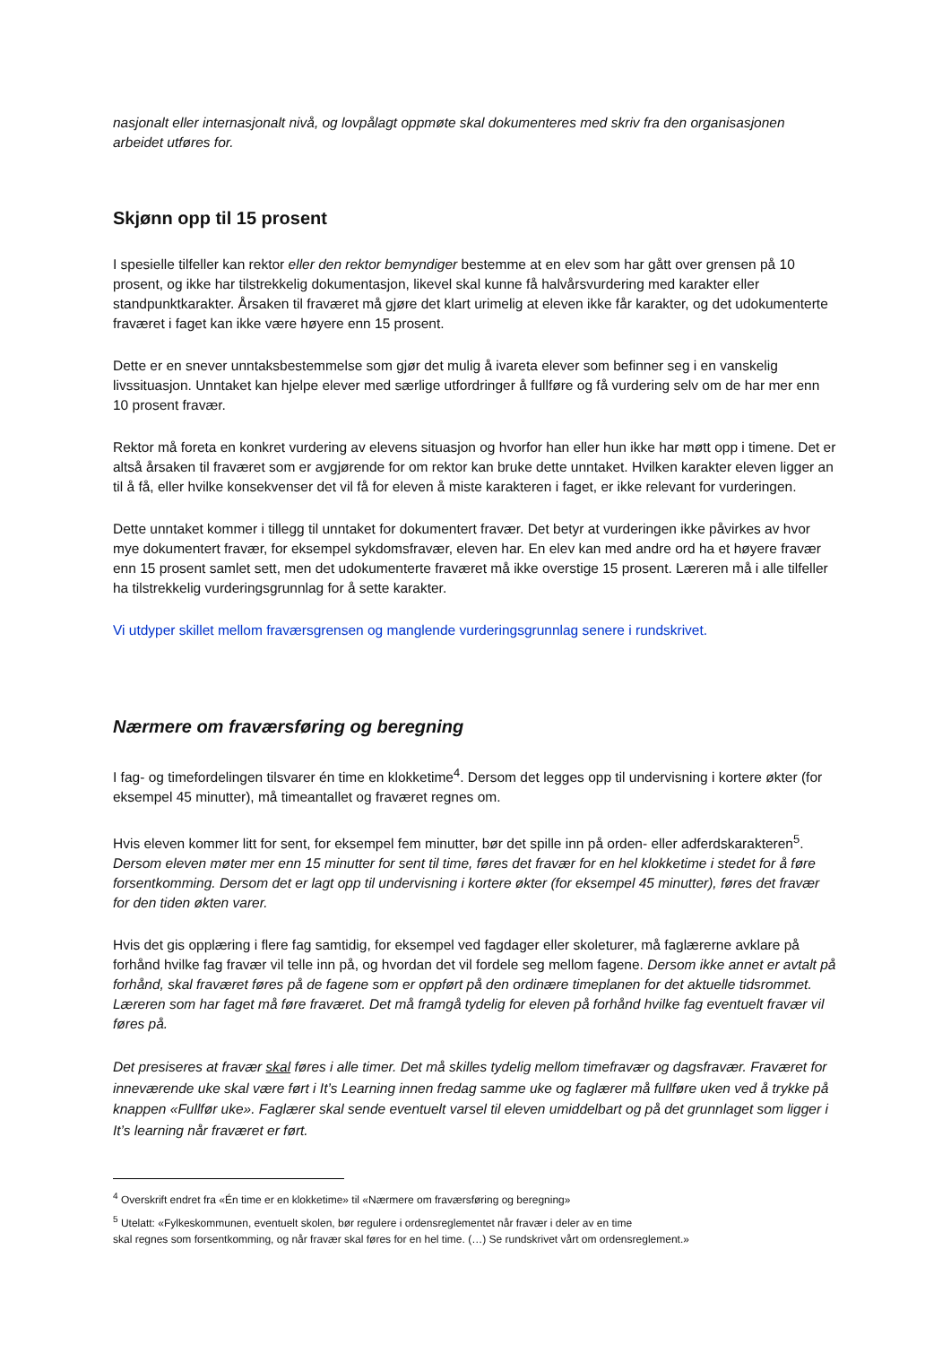nasjonalt eller internasjonalt nivå, og lovpålagt oppmøte skal dokumenteres med skriv fra den organisasjonen arbeidet utføres for.
Skjønn opp til 15 prosent
I spesielle tilfeller kan rektor eller den rektor bemyndiger bestemme at en elev som har gått over grensen på 10 prosent, og ikke har tilstrekkelig dokumentasjon, likevel skal kunne få halvårsvurdering med karakter eller standpunktkarakter. Årsaken til fraværet må gjøre det klart urimelig at eleven ikke får karakter, og det udokumenterte fraværet i faget kan ikke være høyere enn 15 prosent.
Dette er en snever unntaksbestemmelse som gjør det mulig å ivareta elever som befinner seg i en vanskelig livssituasjon. Unntaket kan hjelpe elever med særlige utfordringer å fullføre og få vurdering selv om de har mer enn 10 prosent fravær.
Rektor må foreta en konkret vurdering av elevens situasjon og hvorfor han eller hun ikke har møtt opp i timene. Det er altså årsaken til fraværet som er avgjørende for om rektor kan bruke dette unntaket. Hvilken karakter eleven ligger an til å få, eller hvilke konsekvenser det vil få for eleven å miste karakteren i faget, er ikke relevant for vurderingen.
Dette unntaket kommer i tillegg til unntaket for dokumentert fravær. Det betyr at vurderingen ikke påvirkes av hvor mye dokumentert fravær, for eksempel sykdomsfravær, eleven har. En elev kan med andre ord ha et høyere fravær enn 15 prosent samlet sett, men det udokumenterte fraværet må ikke overstige 15 prosent. Læreren må i alle tilfeller ha tilstrekkelig vurderingsgrunnlag for å sette karakter.
Vi utdyper skillet mellom fraværsgrensen og manglende vurderingsgrunnlag senere i rundskrivet.
Nærmere om fraværsføring og beregning
I fag- og timefordelingen tilsvarer én time en klokketime<sup>4</sup>. Dersom det legges opp til undervisning i kortere økter (for eksempel 45 minutter), må timeantallet og fraværet regnes om.
Hvis eleven kommer litt for sent, for eksempel fem minutter, bør det spille inn på orden- eller adferdskarakteren<sup>5</sup>. Dersom eleven møter mer enn 15 minutter for sent til time, føres det fravær for en hel klokketime i stedet for å føre forsentkomming. Dersom det er lagt opp til undervisning i kortere økter (for eksempel 45 minutter), føres det fravær for den tiden økten varer.
Hvis det gis opplæring i flere fag samtidig, for eksempel ved fagdager eller skoleturer, må faglærerne avklare på forhånd hvilke fag fravær vil telle inn på, og hvordan det vil fordele seg mellom fagene. Dersom ikke annet er avtalt på forhånd, skal fraværet føres på de fagene som er oppført på den ordinære timeplanen for det aktuelle tidsrommet. Læreren som har faget må føre fraværet. Det må framgå tydelig for eleven på forhånd hvilke fag eventuelt fravær vil føres på.
Det presiseres at fravær skal føres i alle timer. Det må skilles tydelig mellom timefravær og dagsfravær. Fraværet for inneværende uke skal være ført i It’s Learning innen fredag samme uke og faglærer må fullføre uken ved å trykke på knappen «Fullfør uke». Faglærer skal sende eventuelt varsel til eleven umiddelbart og på det grunnlaget som ligger i It’s learning når fraværet er ført.
<sup>4</sup> Overskrift endret fra «Én time er en klokketime» til «Nærmere om fraværsføring og beregning»
<sup>5</sup> Utelatt: «Fylkeskommunen, eventuelt skolen, bør regulere i ordensreglementet når fravær i deler av en time
skal regnes som forsentkomming, og når fravær skal føres for en hel time. (…) Se rundskrivet vårt om ordensreglement.»